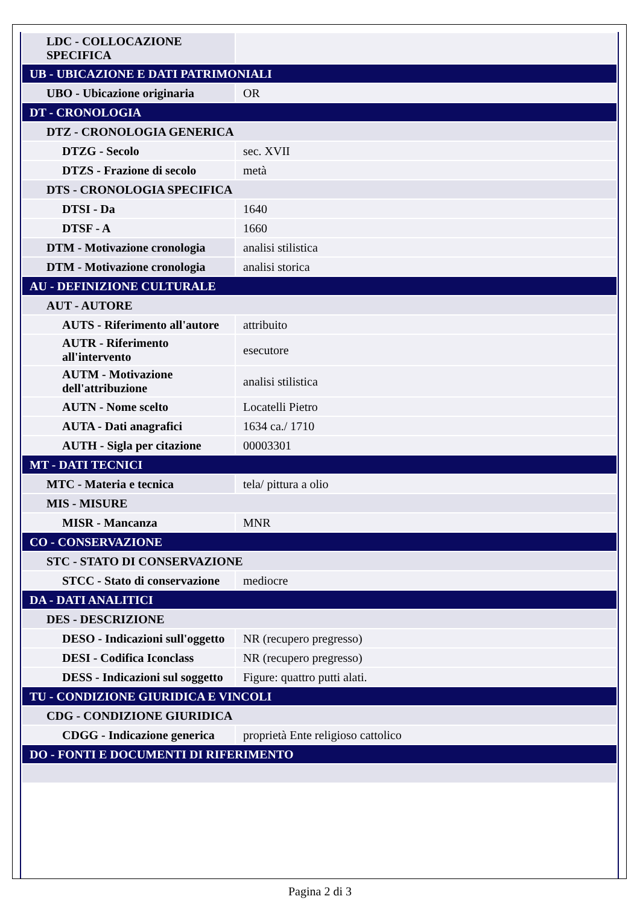| LDC - COLLOCAZIONE SPECIFICA | |
| UB - UBICAZIONE E DATI PATRIMONIALI | |
| UBO - Ubicazione originaria | OR |
| DT - CRONOLOGIA | |
| DTZ - CRONOLOGIA GENERICA | |
| DTZG - Secolo | sec. XVII |
| DTZS - Frazione di secolo | metà |
| DTS - CRONOLOGIA SPECIFICA | |
| DTSI - Da | 1640 |
| DTSF - A | 1660 |
| DTM - Motivazione cronologia | analisi stilistica |
| DTM - Motivazione cronologia | analisi storica |
| AU - DEFINIZIONE CULTURALE | |
| AUT - AUTORE | |
| AUTS - Riferimento all'autore | attribuito |
| AUTR - Riferimento all'intervento | esecutore |
| AUTM - Motivazione dell'attribuzione | analisi stilistica |
| AUTN - Nome scelto | Locatelli Pietro |
| AUTA - Dati anagrafici | 1634 ca./ 1710 |
| AUTH - Sigla per citazione | 00003301 |
| MT - DATI TECNICI | |
| MTC - Materia e tecnica | tela/ pittura a olio |
| MIS - MISURE | |
| MISR - Mancanza | MNR |
| CO - CONSERVAZIONE | |
| STC - STATO DI CONSERVAZIONE | |
| STCC - Stato di conservazione | mediocre |
| DA - DATI ANALITICI | |
| DES - DESCRIZIONE | |
| DESO - Indicazioni sull'oggetto | NR (recupero pregresso) |
| DESI - Codifica Iconclass | NR (recupero pregresso) |
| DESS - Indicazioni sul soggetto | Figure: quattro putti alati. |
| TU - CONDIZIONE GIURIDICA E VINCOLI | |
| CDG - CONDIZIONE GIURIDICA | |
| CDGG - Indicazione generica | proprietà Ente religioso cattolico |
| DO - FONTI E DOCUMENTI DI RIFERIMENTO | |
Pagina 2 di 3